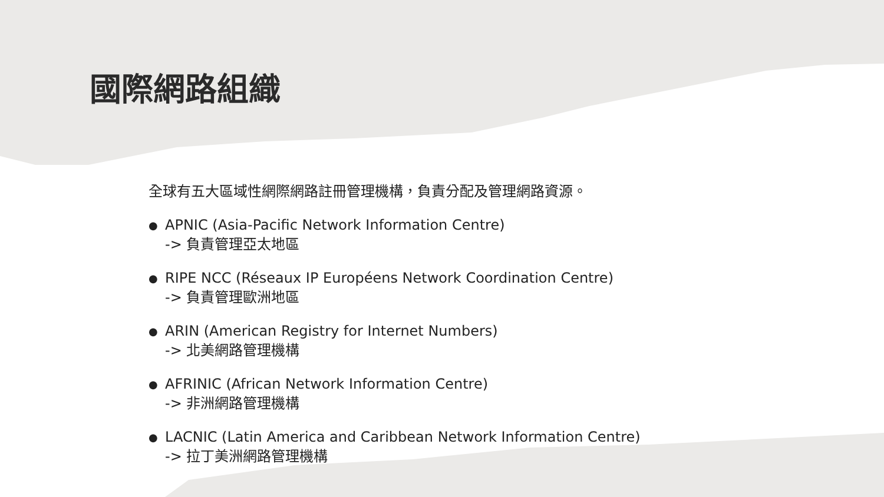國際網路組織
全球有五大區域性網際網路註冊管理機構，負責分配及管理網路資源。
● APNIC (Asia-Pacific Network Information Centre)
-> 負責管理亞太地區
● RIPE NCC (Réseaux IP Européens Network Coordination Centre)
-> 負責管理歐洲地區
● ARIN (American Registry for Internet Numbers)
-> 北美網路管理機構
● AFRINIC (African Network Information Centre)
-> 非洲網路管理機構
● LACNIC (Latin America and Caribbean Network Information Centre)
-> 拉丁美洲網路管理機構